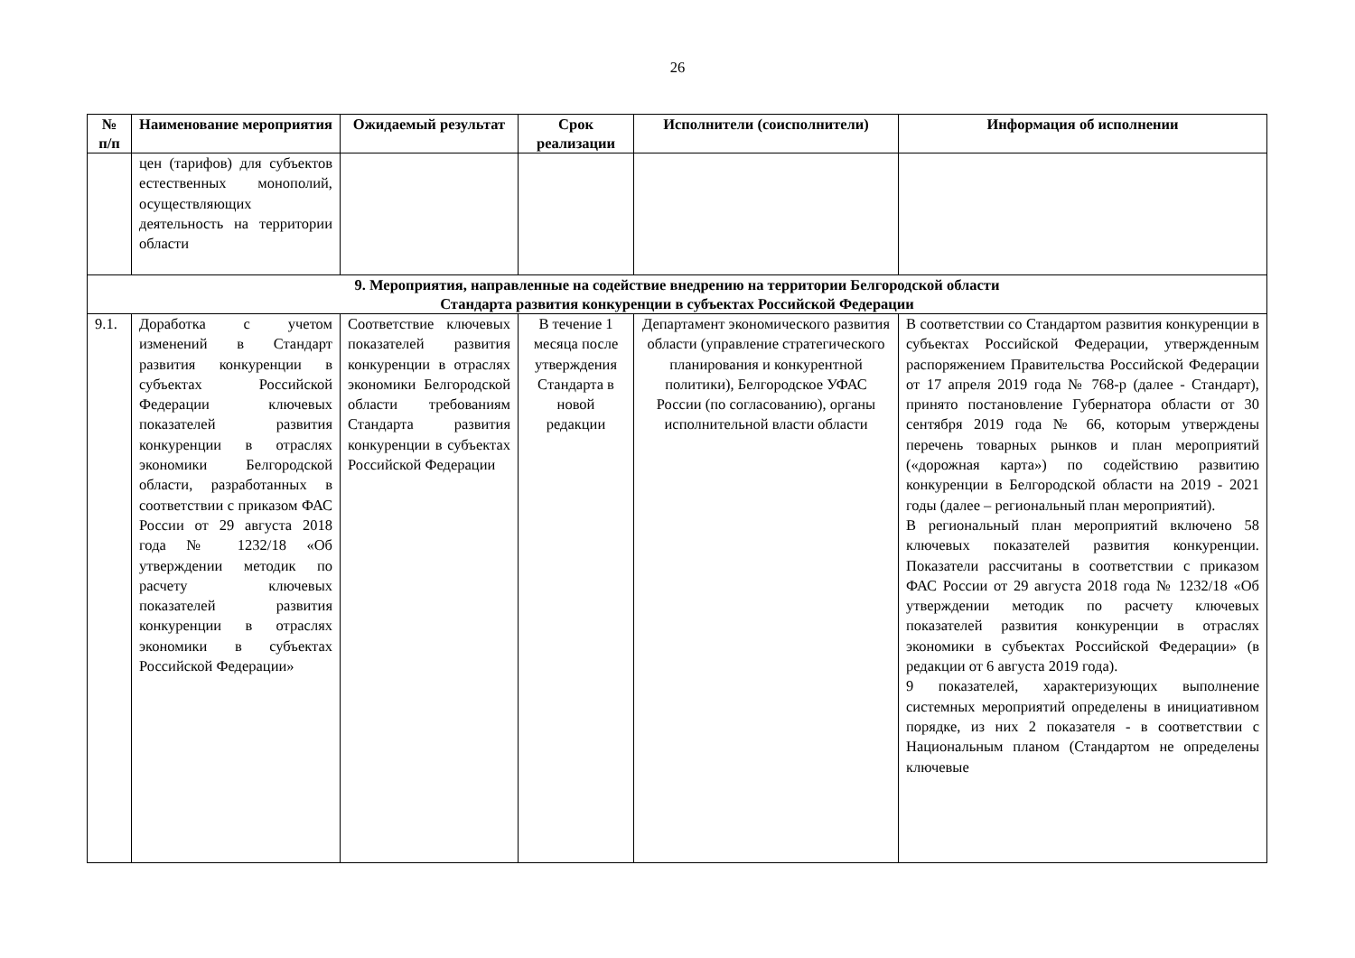26
| № п/п | Наименование мероприятия | Ожидаемый результат | Срок реализации | Исполнители (соисполнители) | Информация об исполнении |
| --- | --- | --- | --- | --- | --- |
| | цен (тарифов) для субъектов естественных монополий, осуществляющих деятельность на территории области | | | | |
| 9. Мероприятия, направленные на содействие внедрению на территории Белгородской области Стандарта развития конкуренции в субъектах Российской Федерации | | | | | |
| 9.1. | Доработка с учетом изменений в Стандарт развития конкуренции в субъектах Российской Федерации ключевых показателей развития конкуренции в отраслях экономики Белгородской области, разработанных в соответствии с приказом ФАС России от 29 августа 2018 года № 1232/18 «Об утверждении методик по расчету ключевых показателей развития конкуренции в отраслях экономики в субъектах Российской Федерации» | Соответствие ключевых показателей развития конкуренции в отраслях экономики Белгородской области требованиям Стандарта развития конкуренции в субъектах Российской Федерации | В течение 1 месяца после утверждения Стандарта в новой редакции | Департамент экономического развития области (управление стратегического планирования и конкурентной политики), Белгородское УФАС России (по согласованию), органы исполнительной власти области | В соответствии со Стандартом развития конкуренции в субъектах Российской Федерации, утвержденным распоряжением Правительства Российской Федерации от 17 апреля 2019 года № 768-р (далее - Стандарт), принято постановление Губернатора области от 30 сентября 2019 года № 66, которым утверждены перечень товарных рынков и план мероприятий («дорожная карта») по содействию развитию конкуренции в Белгородской области на 2019 - 2021 годы (далее – региональный план мероприятий). В региональный план мероприятий включено 58 ключевых показателей развития конкуренции. Показатели рассчитаны в соответствии с приказом ФАС России от 29 августа 2018 года № 1232/18 «Об утверждении методик по расчету ключевых показателей развития конкуренции в отраслях экономики в субъектах Российской Федерации» (в редакции от 6 августа 2019 года). 9 показателей, характеризующих выполнение системных мероприятий определены в инициативном порядке, из них 2 показателя - в соответствии с Национальным планом (Стандартом не определены ключевые |